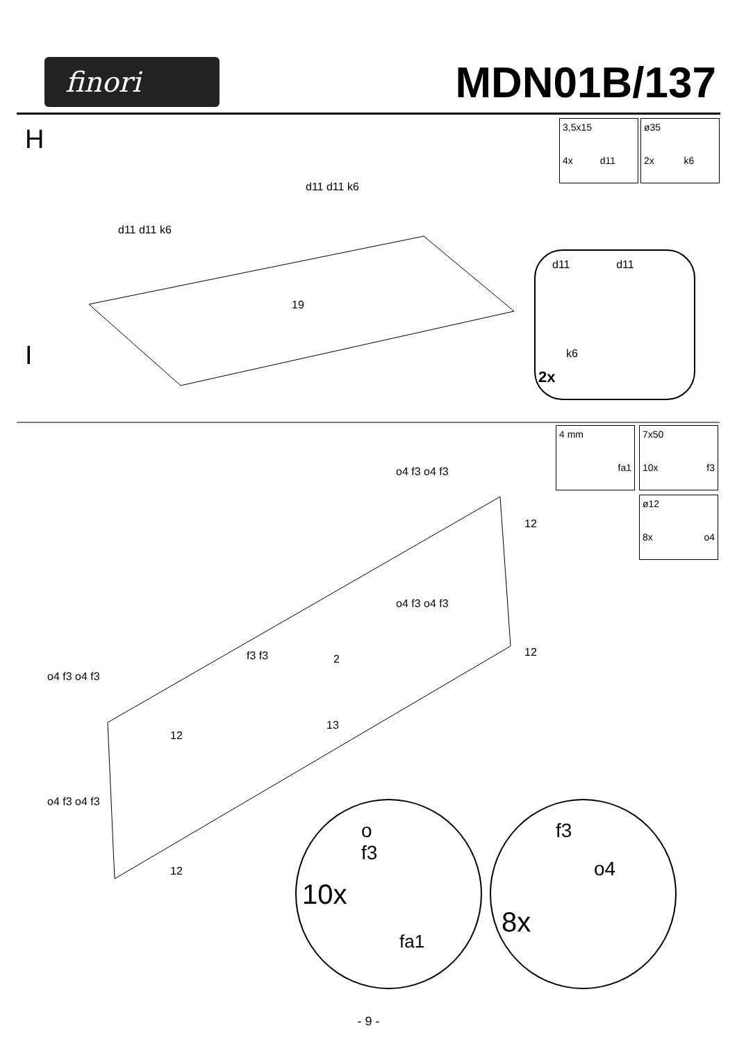finori
MDN01B/137
H
3,5x15
4x d11
ø35
2x k6
19
d11 d11
k6
2x
d11 d11 k6
d11 d11 k6
I
4 mm
fa1
7x50
10x f3
ø12
8x o4
o4 f3 o4 f3
12
o4 f3 o4 f3
12
2
f3 f3
13
o4 f3 o4 f3
12
o4 f3 o4 f3
12
o
f3
10x
fa1
f3
o4
8x
- 9 -